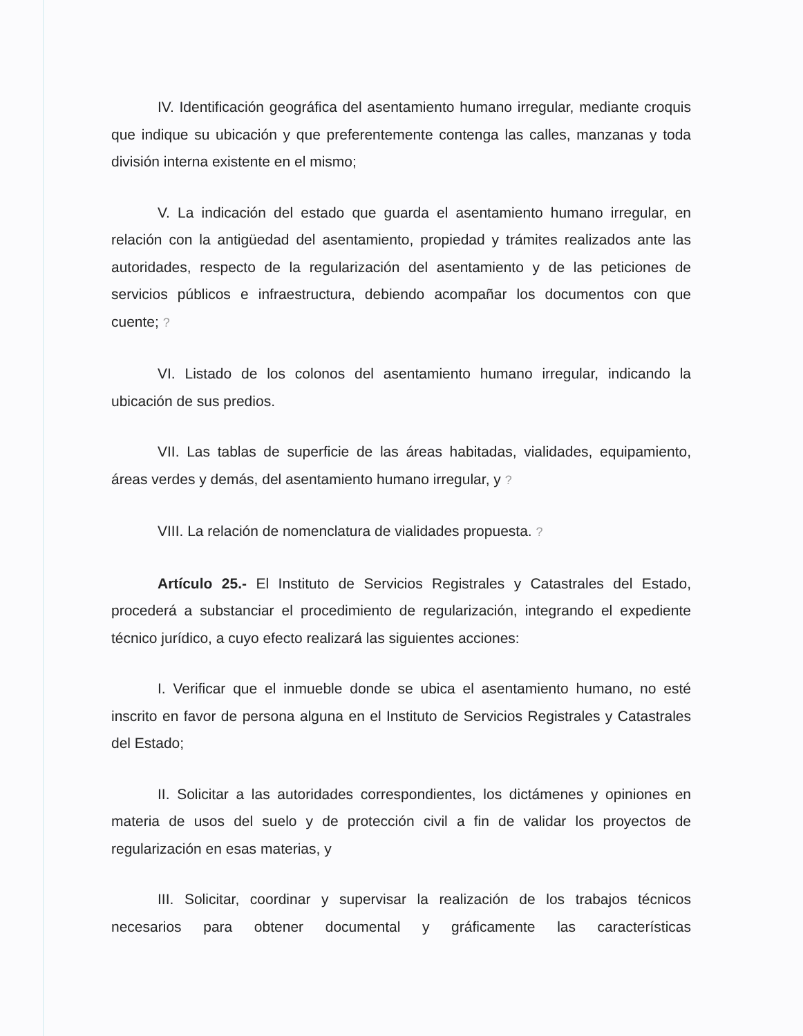IV. Identificación geográfica del asentamiento humano irregular, mediante croquis que indique su ubicación y que preferentemente contenga las calles, manzanas y toda división interna existente en el mismo;
V. La indicación del estado que guarda el asentamiento humano irregular, en relación con la antigüedad del asentamiento, propiedad y trámites realizados ante las autoridades, respecto de la regularización del asentamiento y de las peticiones de servicios públicos e infraestructura, debiendo acompañar los documentos con que cuente; ?
VI. Listado de los colonos del asentamiento humano irregular, indicando la ubicación de sus predios.
VII. Las tablas de superficie de las áreas habitadas, vialidades, equipamiento, áreas verdes y demás, del asentamiento humano irregular, y ?
VIII. La relación de nomenclatura de vialidades propuesta. ?
Artículo 25.- El Instituto de Servicios Registrales y Catastrales del Estado, procederá a substanciar el procedimiento de regularización, integrando el expediente técnico jurídico, a cuyo efecto realizará las siguientes acciones:
I. Verificar que el inmueble donde se ubica el asentamiento humano, no esté inscrito en favor de persona alguna en el Instituto de Servicios Registrales y Catastrales del Estado;
II. Solicitar a las autoridades correspondientes, los dictámenes y opiniones en materia de usos del suelo y de protección civil a fin de validar los proyectos de regularización en esas materias, y
III. Solicitar, coordinar y supervisar la realización de los trabajos técnicos necesarios para obtener documental y gráficamente las características